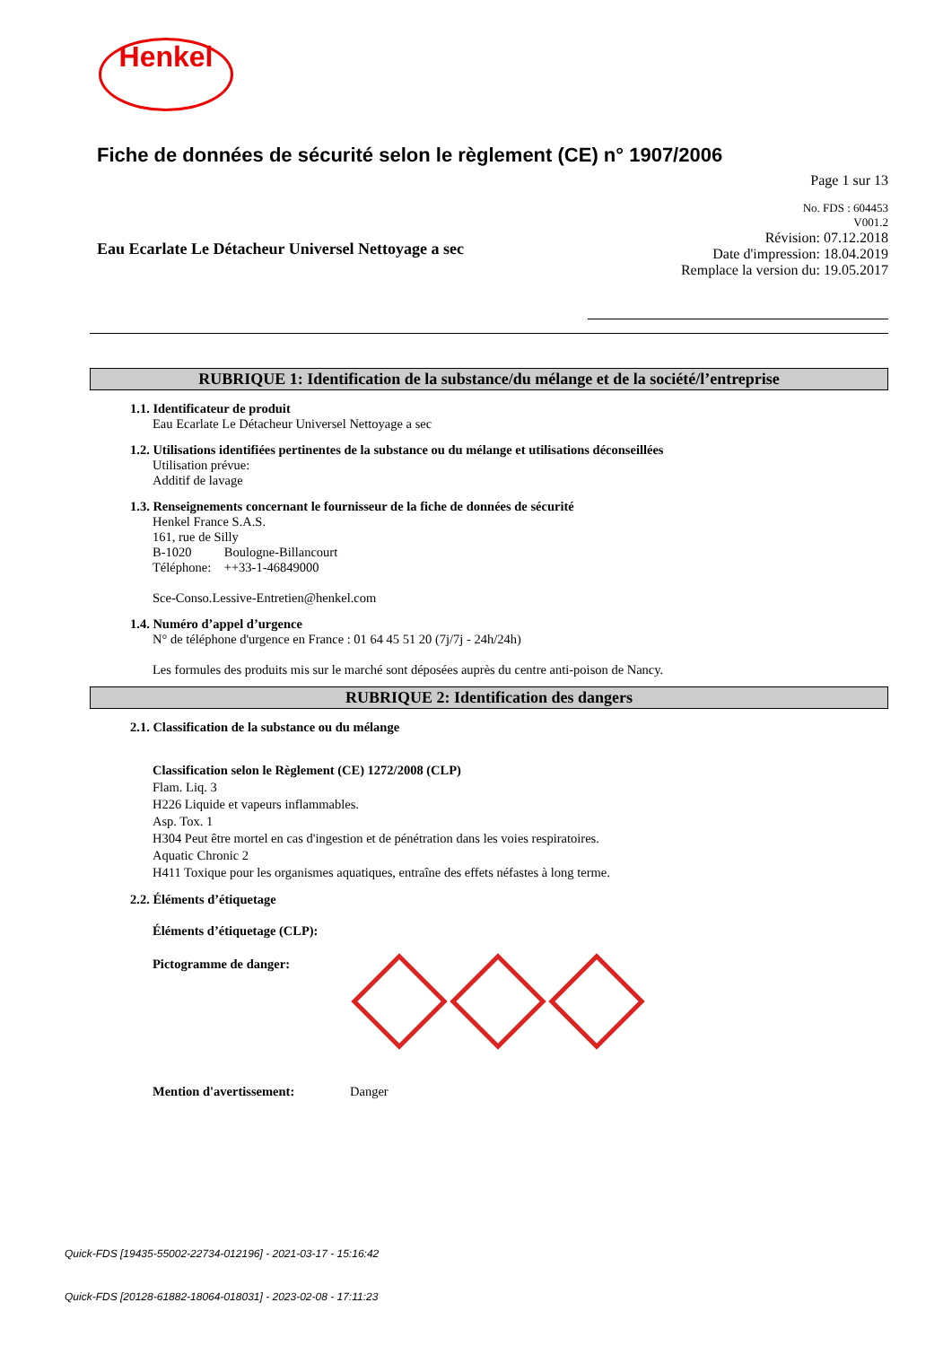Henkel
Fiche de données de sécurité selon le règlement (CE) n° 1907/2006
Page 1 sur 13
Eau Ecarlate Le Détacheur Universel Nettoyage a sec
No. FDS : 604453
V001.2
Révision: 07.12.2018
Date d'impression: 18.04.2019
Remplace la version du: 19.05.2017
RUBRIQUE 1: Identification de la substance/du mélange et de la société/l’entreprise
1.1. Identificateur de produit
Eau Ecarlate Le Détacheur Universel Nettoyage a sec
1.2. Utilisations identifiées pertinentes de la substance ou du mélange et utilisations déconseillées
Utilisation prévue:
Additif de lavage
1.3. Renseignements concernant le fournisseur de la fiche de données de sécurité
Henkel France S.A.S.
161, rue de Silly
B-1020 Boulogne-Billancourt
Téléphone: ++33-1-46849000
Sce-Conso.Lessive-Entretien@henkel.com
1.4. Numéro d’appel d’urgence
N° de téléphone d'urgence en France : 01 64 45 51 20 (7j/7j - 24h/24h)
Les formules des produits mis sur le marché sont déposées auprès du centre anti-poison de Nancy.
RUBRIQUE 2: Identification des dangers
2.1. Classification de la substance ou du mélange
Classification selon le Règlement (CE) 1272/2008 (CLP)
Flam. Liq. 3
H226 Liquide et vapeurs inflammables.
Asp. Tox. 1
H304 Peut être mortel en cas d'ingestion et de pénétration dans les voies respiratoires.
Aquatic Chronic 2
H411 Toxique pour les organismes aquatiques, entraîne des effets néfastes à long terme.
2.2. Éléments d’étiquetage
Éléments d’étiquetage (CLP):
Pictogramme de danger:
Mention d'avertissement: Danger
Quick-FDS [19435-55002-22734-012196] - 2021-03-17 - 15:16:42
Quick-FDS [20128-61882-18064-018031] - 2023-02-08 - 17:11:23